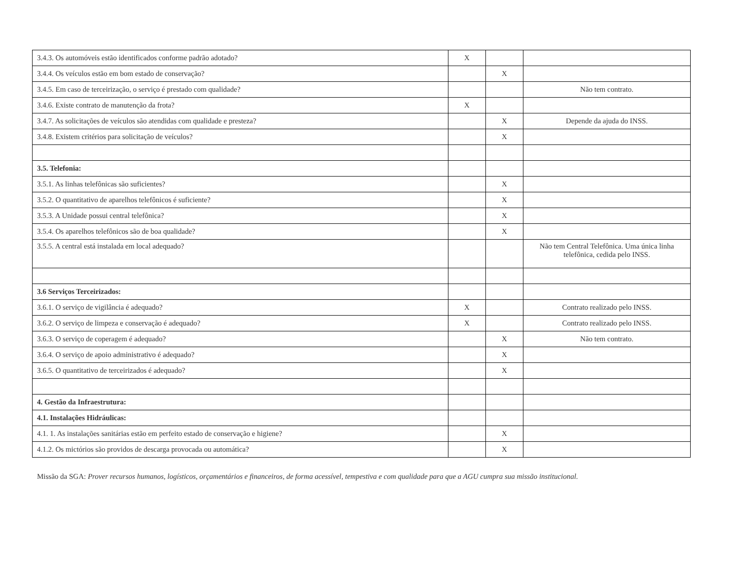| 3.4.3. Os automóveis estão identificados conforme padrão adotado? | X | | |
| 3.4.4. Os veículos estão em bom estado de conservação? | | X | |
| 3.4.5. Em caso de terceirização, o serviço é prestado com qualidade? | | | Não tem contrato. |
| 3.4.6. Existe contrato de manutenção da frota? | X | | |
| 3.4.7. As solicitações de veículos são atendidas com qualidade e presteza? | | X | Depende da ajuda do INSS. |
| 3.4.8. Existem critérios para solicitação de veículos? | | X | |
| 3.5. Telefonia: | | | |
| 3.5.1. As linhas telefônicas são suficientes? | | X | |
| 3.5.2. O quantitativo de aparelhos telefônicos é suficiente? | | X | |
| 3.5.3. A Unidade possui central telefônica? | | X | |
| 3.5.4. Os aparelhos telefônicos são de boa qualidade? | | X | |
| 3.5.5. A central está instalada em local adequado? | | | Não tem Central Telefônica. Uma única linha telefônica, cedida pelo INSS. |
| 3.6 Serviços Terceirizados: | | | |
| 3.6.1. O serviço de vigilância é adequado? | X | | Contrato realizado pelo INSS. |
| 3.6.2. O serviço de limpeza e conservação é adequado? | X | | Contrato realizado pelo INSS. |
| 3.6.3. O serviço de coperagem é adequado? | | X | Não tem contrato. |
| 3.6.4. O serviço de apoio administrativo é adequado? | | X | |
| 3.6.5. O quantitativo de terceirizados é adequado? | | X | |
| 4. Gestão da Infraestrutura: | | | |
| 4.1. Instalações Hidráulicas: | | | |
| 4.1. 1. As instalações sanitárias estão em perfeito estado de conservação e higiene? | | X | |
| 4.1.2. Os mictórios são providos de descarga provocada ou automática? | | X | |
Missão da SGA: Prover recursos humanos, logísticos, orçamentários e financeiros, de forma acessível, tempestiva e com qualidade para que a AGU cumpra sua missão institucional.